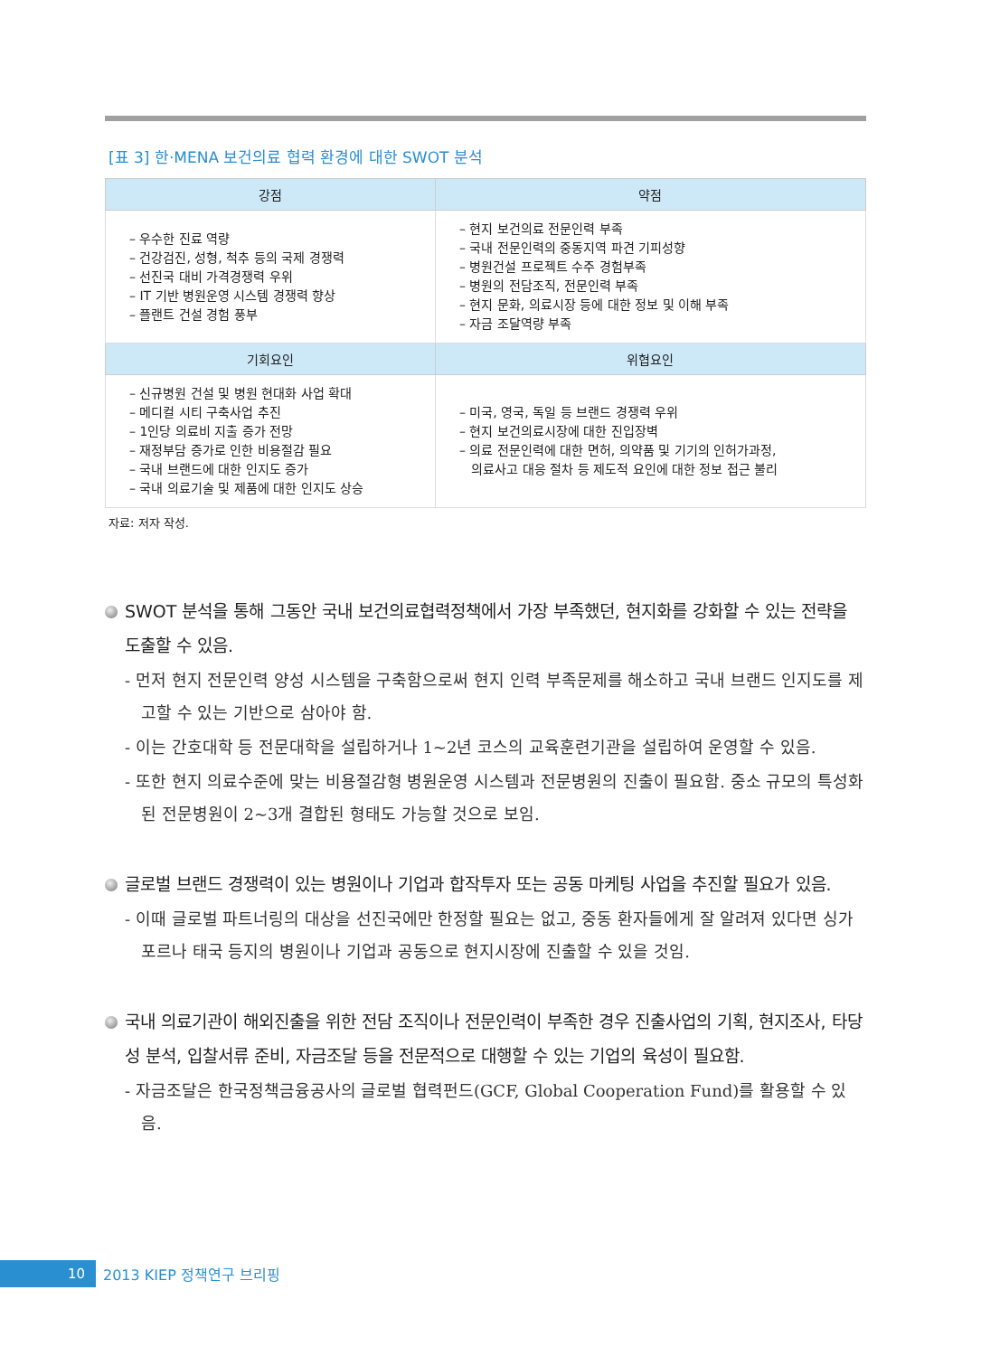[표 3] 한·MENA 보건의료 협력 환경에 대한 SWOT 분석
| 강점 | 약점 |
| --- | --- |
| – 우수한 진료 역량 – 건강검진, 성형, 척추 등의 국제 경쟁력 – 선진국 대비 가격경쟁력 우위 – IT 기반 병원운영 시스템 경쟁력 향상 – 플랜트 건설 경험 풍부 | – 현지 보건의료 전문인력 부족 – 국내 전문인력의 중동지역 파견 기피성향 – 병원건설 프로젝트 수주 경험부족 – 병원의 전담조직, 전문인력 부족 – 현지 문화, 의료시장 등에 대한 정보 및 이해 부족 – 자금 조달역량 부족 |
| 기회요인 | 위협요인 |
| – 신규병원 건설 및 병원 현대화 사업 확대 – 메디컬 시티 구축사업 추진 – 1인당 의료비 지출 증가 전망 – 재정부담 증가로 인한 비용절감 필요 – 국내 브랜드에 대한 인지도 증가 – 국내 의료기술 및 제품에 대한 인지도 상승 | – 미국, 영국, 독일 등 브랜드 경쟁력 우위 – 현지 보건의료시장에 대한 진입장벽 – 의료 전문인력에 대한 면허, 의약품 및 기기의 인허가과정, 의료사고 대응 절차 등 제도적 요인에 대한 정보 접근 불리 |
자료: 저자 작성.
SWOT 분석을 통해 그동안 국내 보건의료협력정책에서 가장 부족했던, 현지화를 강화할 수 있는 전략을 도출할 수 있음.
- 먼저 현지 전문인력 양성 시스템을 구축함으로써 현지 인력 부족문제를 해소하고 국내 브랜드 인지도를 제고할 수 있는 기반으로 삼아야 함.
- 이는 간호대학 등 전문대학을 설립하거나 1~2년 코스의 교육훈련기관을 설립하여 운영할 수 있음.
- 또한 현지 의료수준에 맞는 비용절감형 병원운영 시스템과 전문병원의 진출이 필요함. 중소 규모의 특성화된 전문병원이 2~3개 결합된 형태도 가능할 것으로 보임.
글로벌 브랜드 경쟁력이 있는 병원이나 기업과 합작투자 또는 공동 마케팅 사업을 추진할 필요가 있음.
- 이때 글로벌 파트너링의 대상을 선진국에만 한정할 필요는 없고, 중동 환자들에게 잘 알려져 있다면 싱가포르나 태국 등지의 병원이나 기업과 공동으로 현지시장에 진출할 수 있을 것임.
국내 의료기관이 해외진출을 위한 전담 조직이나 전문인력이 부족한 경우 진출사업의 기획, 현지조사, 타당성 분석, 입찰서류 준비, 자금조달 등을 전문적으로 대행할 수 있는 기업의 육성이 필요함.
- 자금조달은 한국정책금융공사의 글로벌 협력펀드(GCF, Global Cooperation Fund)를 활용할 수 있음.
10
2013 KIEP 정책연구 브리핑